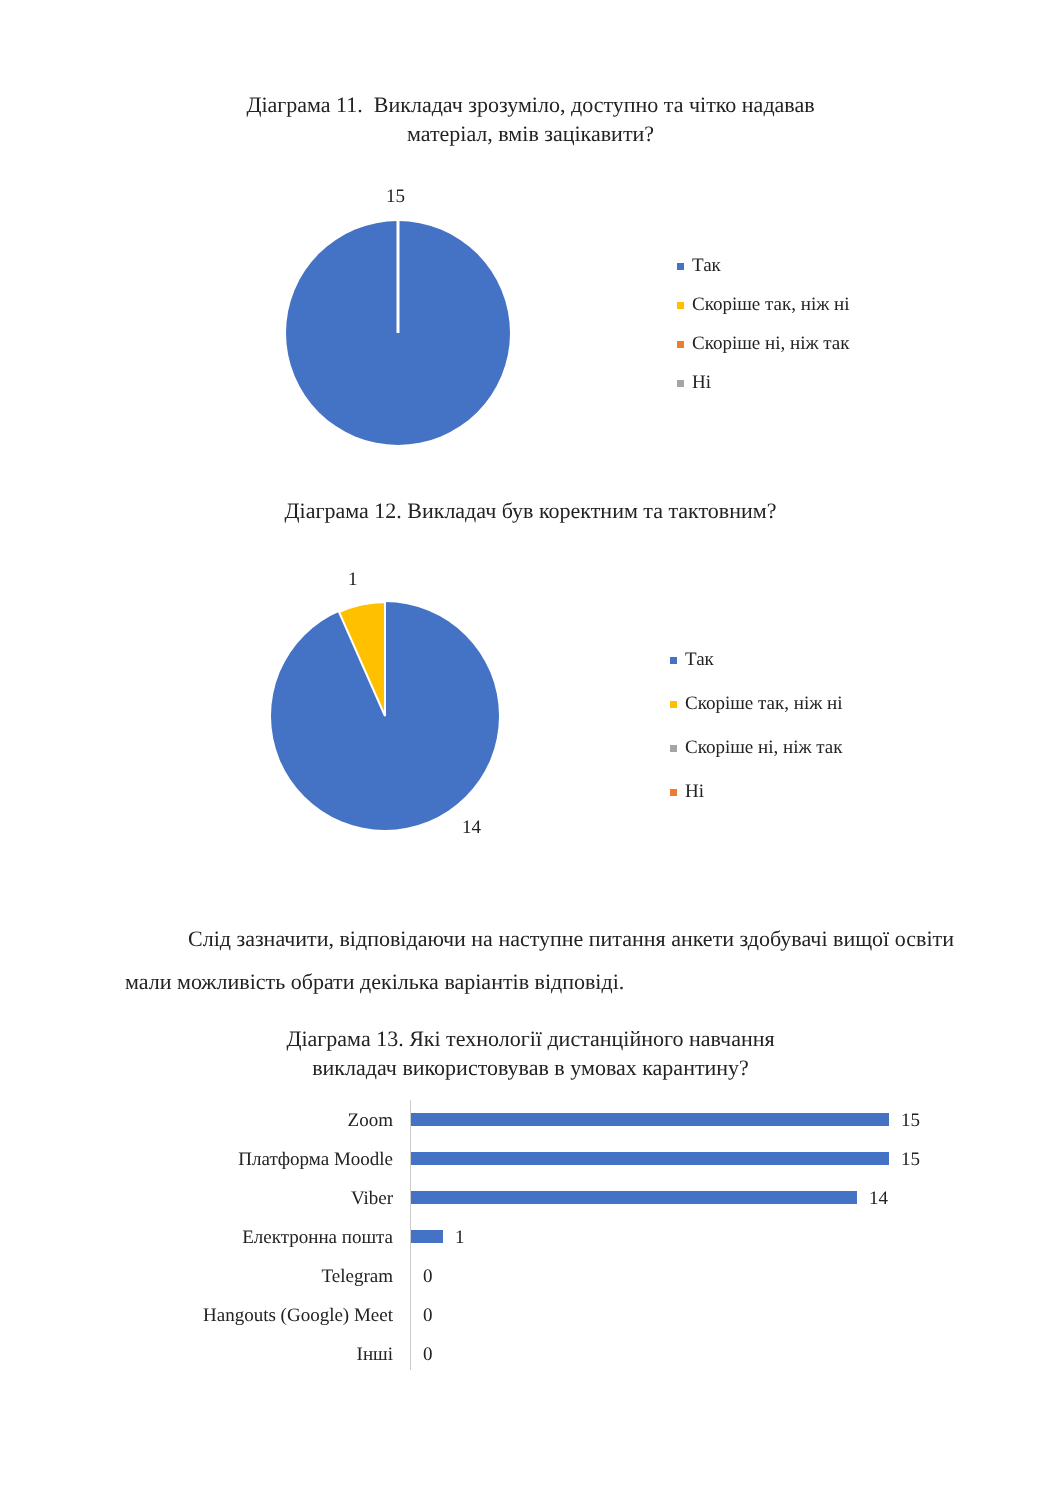Діаграма 11. Викладач зрозуміло, доступно та чітко надавав
матеріал, вмів зацікавити?
15
Так
Скоріше так, ніж ні
Скоріше ні, ніж так
Ні
Діаграма 12. Викладач був коректним та тактовним?
1
14
Так
Скоріше так, ніж ні
Скоріше ні, ніж так
Ні
Слід зазначити, відповідаючи на наступне питання анкети здобувачі вищої освіти мали можливість обрати декілька варіантів відповіді.
Діаграма 13. Які технології дистанційного навчання
викладач використовував в умовах карантину?
Zoom 15
Платформа Moodle 15
Viber 14
Електронна пошта 1
Telegram 0
Hangouts (Google) Meet 0
Інші 0